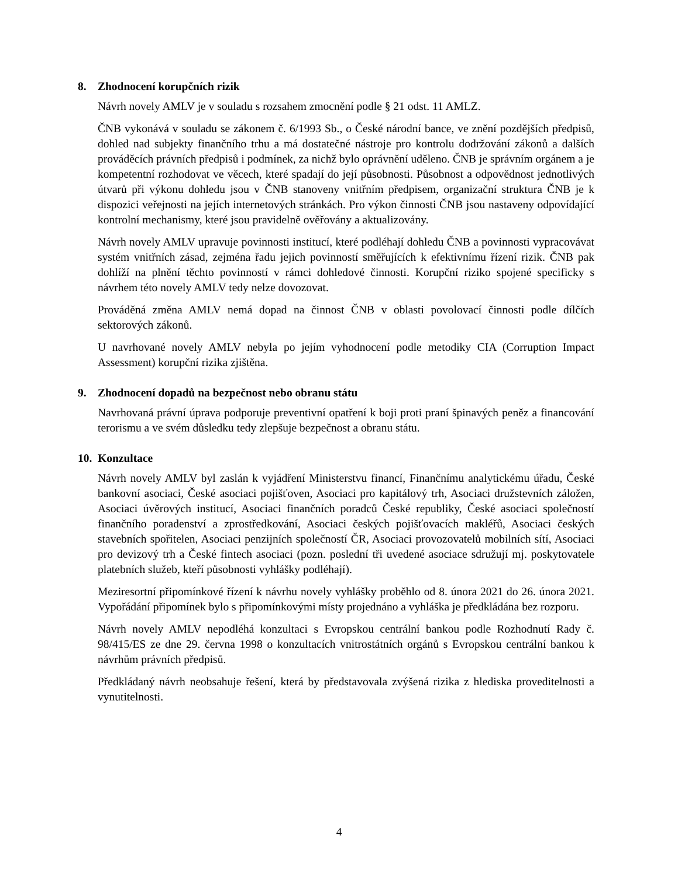8. Zhodnocení korupčních rizik
Návrh novely AMLV je v souladu s rozsahem zmocnění podle § 21 odst. 11 AMLZ.
ČNB vykonává v souladu se zákonem č. 6/1993 Sb., o České národní bance, ve znění pozdějších předpisů, dohled nad subjekty finančního trhu a má dostatečné nástroje pro kontrolu dodržování zákonů a dalších prováděcích právních předpisů i podmínek, za nichž bylo oprávnění uděleno. ČNB je správním orgánem a je kompetentní rozhodovat ve věcech, které spadají do její působnosti. Působnost a odpovědnost jednotlivých útvarů při výkonu dohledu jsou v ČNB stanoveny vnitřním předpisem, organizační struktura ČNB je k dispozici veřejnosti na jejích internetových stránkách. Pro výkon činnosti ČNB jsou nastaveny odpovídající kontrolní mechanismy, které jsou pravidelně ověřovány a aktualizovány.
Návrh novely AMLV upravuje povinnosti institucí, které podléhají dohledu ČNB a povinnosti vypracovávat systém vnitřních zásad, zejména řadu jejich povinností směřujících k efektivnímu řízení rizik. ČNB pak dohlíží na plnění těchto povinností v rámci dohledové činnosti. Korupční riziko spojené specificky s návrhem této novely AMLV tedy nelze dovozovat.
Prováděná změna AMLV nemá dopad na činnost ČNB v oblasti povolovací činnosti podle dílčích sektorových zákonů.
U navrhované novely AMLV nebyla po jejím vyhodnocení podle metodiky CIA (Corruption Impact Assessment) korupční rizika zjištěna.
9. Zhodnocení dopadů na bezpečnost nebo obranu státu
Navrhovaná právní úprava podporuje preventivní opatření k boji proti praní špinavých peněz a financování terorismu a ve svém důsledku tedy zlepšuje bezpečnost a obranu státu.
10. Konzultace
Návrh novely AMLV byl zaslán k vyjádření Ministerstvu financí, Finančnímu analytickému úřadu, České bankovní asociaci, České asociaci pojišťoven, Asociaci pro kapitálový trh, Asociaci družstevních záložen, Asociaci úvěrových institucí, Asociaci finančních poradců České republiky, České asociaci společností finančního poradenství a zprostředkování, Asociaci českých pojišťovacích makléřů, Asociaci českých stavebních spořitelen, Asociaci penzijních společností ČR, Asociaci provozovatelů mobilních sítí, Asociaci pro devizový trh a České fintech asociaci (pozn. poslední tři uvedené asociace sdružují mj. poskytovatele platebních služeb, kteří působnosti vyhlášky podléhají).
Meziresortní připomínkové řízení k návrhu novely vyhlášky proběhlo od 8. února 2021 do 26. února 2021. Vypořádání připomínek bylo s připomínkovými místy projednáno a vyhláška je předkládána bez rozporu.
Návrh novely AMLV nepodléhá konzultaci s Evropskou centrální bankou podle Rozhodnutí Rady č. 98/415/ES ze dne 29. června 1998 o konzultacích vnitrostátních orgánů s Evropskou centrální bankou k návrhům právních předpisů.
Předkládaný návrh neobsahuje řešení, která by představovala zvýšená rizika z hlediska proveditelnosti a vynutitelnosti.
4